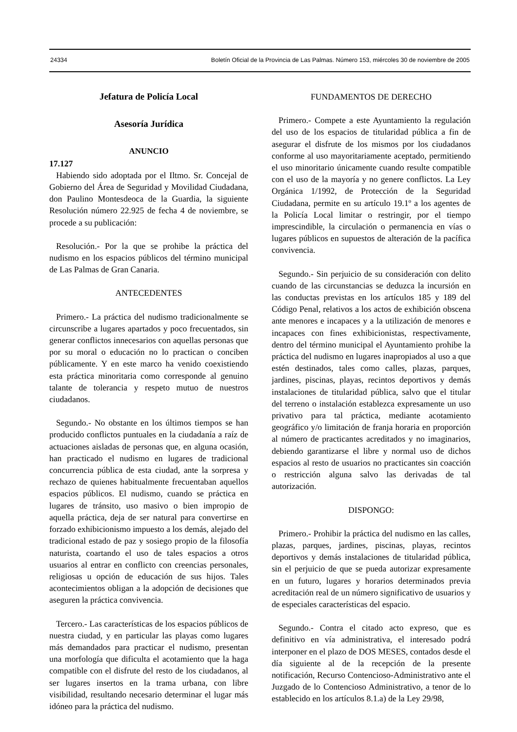24334 Boletín Oficial de la Provincia de Las Palmas. Número 153, miércoles 30 de noviembre de 2005
Jefatura de Policía Local
Asesoría Jurídica
ANUNCIO
17.127
Habiendo sido adoptada por el Iltmo. Sr. Concejal de Gobierno del Área de Seguridad y Movilidad Ciudadana, don Paulino Montesdeoca de la Guardia, la siguiente Resolución número 22.925 de fecha 4 de noviembre, se procede a su publicación:
Resolución.- Por la que se prohibe la práctica del nudismo en los espacios públicos del término municipal de Las Palmas de Gran Canaria.
ANTECEDENTES
Primero.- La práctica del nudismo tradicionalmente se circunscribe a lugares apartados y poco frecuentados, sin generar conflictos innecesarios con aquellas personas que por su moral o educación no lo practican o conciben públicamente. Y en este marco ha venido coexistiendo esta práctica minoritaria como corresponde al genuino talante de tolerancia y respeto mutuo de nuestros ciudadanos.
Segundo.- No obstante en los últimos tiempos se han producido conflictos puntuales en la ciudadanía a raíz de actuaciones aisladas de personas que, en alguna ocasión, han practicado el nudismo en lugares de tradicional concurrencia pública de esta ciudad, ante la sorpresa y rechazo de quienes habitualmente frecuentaban aquellos espacios públicos. El nudismo, cuando se práctica en lugares de tránsito, uso masivo o bien impropio de aquella práctica, deja de ser natural para convertirse en forzado exhibicionismo impuesto a los demás, alejado del tradicional estado de paz y sosiego propio de la filosofía naturista, coartando el uso de tales espacios a otros usuarios al entrar en conflicto con creencias personales, religiosas u opción de educación de sus hijos. Tales acontecimientos obligan a la adopción de decisiones que aseguren la práctica convivencia.
Tercero.- Las características de los espacios públicos de nuestra ciudad, y en particular las playas como lugares más demandados para practicar el nudismo, presentan una morfología que dificulta el acotamiento que la haga compatible con el disfrute del resto de los ciudadanos, al ser lugares insertos en la trama urbana, con libre visibilidad, resultando necesario determinar el lugar más idóneo para la práctica del nudismo.
FUNDAMENTOS DE DERECHO
Primero.- Compete a este Ayuntamiento la regulación del uso de los espacios de titularidad pública a fin de asegurar el disfrute de los mismos por los ciudadanos conforme al uso mayoritariamente aceptado, permitiendo el uso minoritario únicamente cuando resulte compatible con el uso de la mayoría y no genere conflictos. La Ley Orgánica 1/1992, de Protección de la Seguridad Ciudadana, permite en su artículo 19.1º a los agentes de la Policía Local limitar o restringir, por el tiempo imprescindible, la circulación o permanencia en vías o lugares públicos en supuestos de alteración de la pacífica convivencia.
Segundo.- Sin perjuicio de su consideración con delito cuando de las circunstancias se deduzca la incursión en las conductas previstas en los artículos 185 y 189 del Código Penal, relativos a los actos de exhibición obscena ante menores e incapaces y a la utilización de menores e incapaces con fines exhibicionistas, respectivamente, dentro del término municipal el Ayuntamiento prohibe la práctica del nudismo en lugares inapropiados al uso a que estén destinados, tales como calles, plazas, parques, jardines, piscinas, playas, recintos deportivos y demás instalaciones de titularidad pública, salvo que el titular del terreno o instalación establezca expresamente un uso privativo para tal práctica, mediante acotamiento geográfico y/o limitación de franja horaria en proporción al número de practicantes acreditados y no imaginarios, debiendo garantizarse el libre y normal uso de dichos espacios al resto de usuarios no practicantes sin coacción o restricción alguna salvo las derivadas de tal autorización.
DISPONGO:
Primero.- Prohibir la práctica del nudismo en las calles, plazas, parques, jardines, piscinas, playas, recintos deportivos y demás instalaciones de titularidad pública, sin el perjuicio de que se pueda autorizar expresamente en un futuro, lugares y horarios determinados previa acreditación real de un número significativo de usuarios y de especiales características del espacio.
Segundo.- Contra el citado acto expreso, que es definitivo en vía administrativa, el interesado podrá interponer en el plazo de DOS MESES, contados desde el día siguiente al de la recepción de la presente notificación, Recurso Contencioso-Administrativo ante el Juzgado de lo Contencioso Administrativo, a tenor de lo establecido en los artículos 8.1.a) de la Ley 29/98,